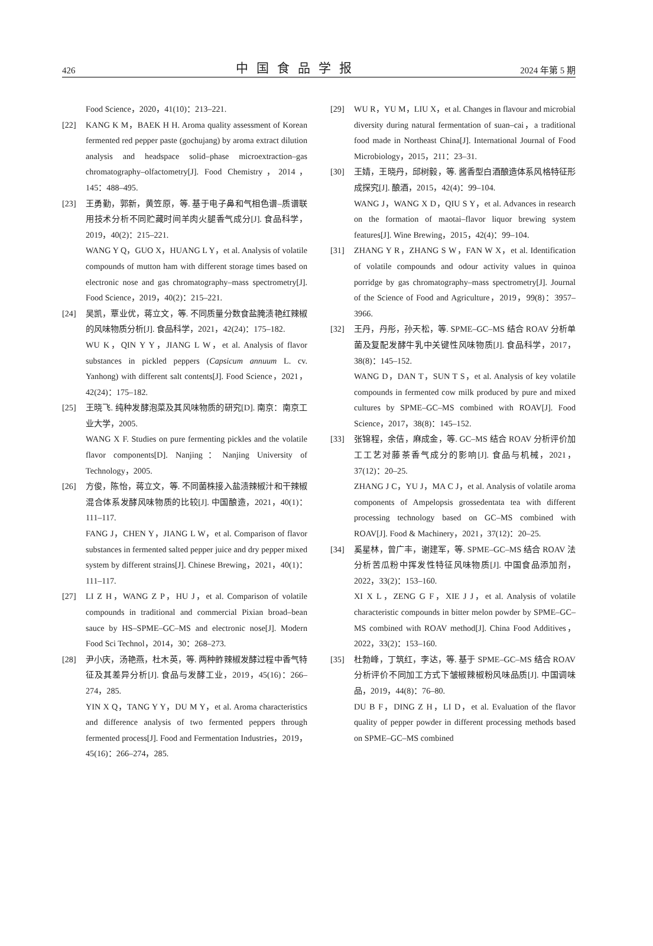426 中国食品学报 2024 年第 5 期
Food Science，2020，41(10)：213–221.
[22] KANG K M，BAEK H H. Aroma quality assessment of Korean fermented red pepper paste (gochujang) by aroma extract dilution analysis and headspace solid–phase microextraction–gas chromatography–olfactometry[J]. Food Chemistry，2014，145：488–495.
[23] 王勇勤，郭新，黄笠原，等. 基于电子鼻和气相色谱–质谱联用技术分析不同贮藏时间羊肉火腿香气成分[J]. 食品科学，2019，40(2)：215–221.
WANG Y Q，GUO X，HUANG L Y，et al. Analysis of volatile compounds of mutton ham with different storage times based on electronic nose and gas chromatography–mass spectrometry[J]. Food Science，2019，40(2)：215–221.
[24] 吴凯，覃业优，蒋立文，等. 不同质量分数食盐腌渍艳红辣椒的风味物质分析[J]. 食品科学，2021，42(24)：175–182.
WU K，QIN Y Y，JIANG L W，et al. Analysis of flavor substances in pickled peppers (Capsicum annuum L. cv. Yanhong) with different salt contents[J]. Food Science，2021，42(24)：175–182.
[25] 王晓飞. 纯种发酵泡菜及其风味物质的研究[D]. 南京：南京工业大学，2005.
WANG X F. Studies on pure fermenting pickles and the volatile flavor components[D]. Nanjing：Nanjing University of Technology，2005.
[26] 方俊，陈怡，蒋立文，等. 不同菌株接入盐渍辣椒汁和干辣椒混合体系发酵风味物质的比较[J]. 中国酿造，2021，40(1)：111–117.
FANG J，CHEN Y，JIANG L W，et al. Comparison of flavor substances in fermented salted pepper juice and dry pepper mixed system by different strains[J]. Chinese Brewing，2021，40(1)：111–117.
[27] LI Z H，WANG Z P，HU J，et al. Comparison of volatile compounds in traditional and commercial Pixian broad–bean sauce by HS–SPME–GC–MS and electronic nose[J]. Modern Food Sci Technol，2014，30：268–273.
[28] 尹小庆，汤艳燕，杜木英，等. 两种鲊辣椒发酵过程中香气特征及其差异分析[J]. 食品与发酵工业，2019，45(16)：266–274，285.
YIN X Q，TANG Y Y，DU M Y，et al. Aroma characteristics and difference analysis of two fermented peppers through fermented process[J]. Food and Fermentation Industries，2019，45(16)：266–274，285.
[29] WU R，YU M，LIU X，et al. Changes in flavour and microbial diversity during natural fermentation of suan–cai，a traditional food made in Northeast China[J]. International Journal of Food Microbiology，2015，211：23–31.
[30] 王婧，王晓丹，邱树毅，等. 酱香型白酒酿造体系风格特征形成探究[J]. 酿酒，2015，42(4)：99–104.
WANG J，WANG X D，QIU S Y，et al. Advances in research on the formation of maotai–flavor liquor brewing system features[J]. Wine Brewing，2015，42(4)：99–104.
[31] ZHANG Y R，ZHANG S W，FAN W X，et al. Identification of volatile compounds and odour activity values in quinoa porridge by gas chromatography–mass spectrometry[J]. Journal of the Science of Food and Agriculture，2019，99(8)：3957–3966.
[32] 王丹，丹彤，孙天松，等. SPME–GC–MS 结合 ROAV 分析单菌及复配发酵牛乳中关键性风味物质[J]. 食品科学，2017，38(8)：145–152.
WANG D，DAN T，SUN T S，et al. Analysis of key volatile compounds in fermented cow milk produced by pure and mixed cultures by SPME–GC–MS combined with ROAV[J]. Food Science，2017，38(8)：145–152.
[33] 张锦程，余佶，麻成金，等. GC–MS 结合 ROAV 分析评价加工工艺对藤茶香气成分的影响[J]. 食品与机械，2021，37(12)：20–25.
ZHANG J C，YU J，MA C J，et al. Analysis of volatile aroma components of Ampelopsis grossedentata tea with different processing technology based on GC–MS combined with ROAV[J]. Food & Machinery，2021，37(12)：20–25.
[34] 奚星林，曾广丰，谢建军，等. SPME–GC–MS 结合 ROAV 法分析苦瓜粉中挥发性特征风味物质[J]. 中国食品添加剂，2022，33(2)：153–160.
XI X L，ZENG G F，XIE J J，et al. Analysis of volatile characteristic compounds in bitter melon powder by SPME–GC–MS combined with ROAV method[J]. China Food Additives，2022，33(2)：153–160.
[35] 杜勃峰，丁筑红，李达，等. 基于 SPME–GC–MS 结合 ROAV 分析评价不同加工方式下皱椒辣椒粉风味品质[J]. 中国调味品，2019，44(8)：76–80.
DU B F，DING Z H，LI D，et al. Evaluation of the flavor quality of pepper powder in different processing methods based on SPME–GC–MS combined